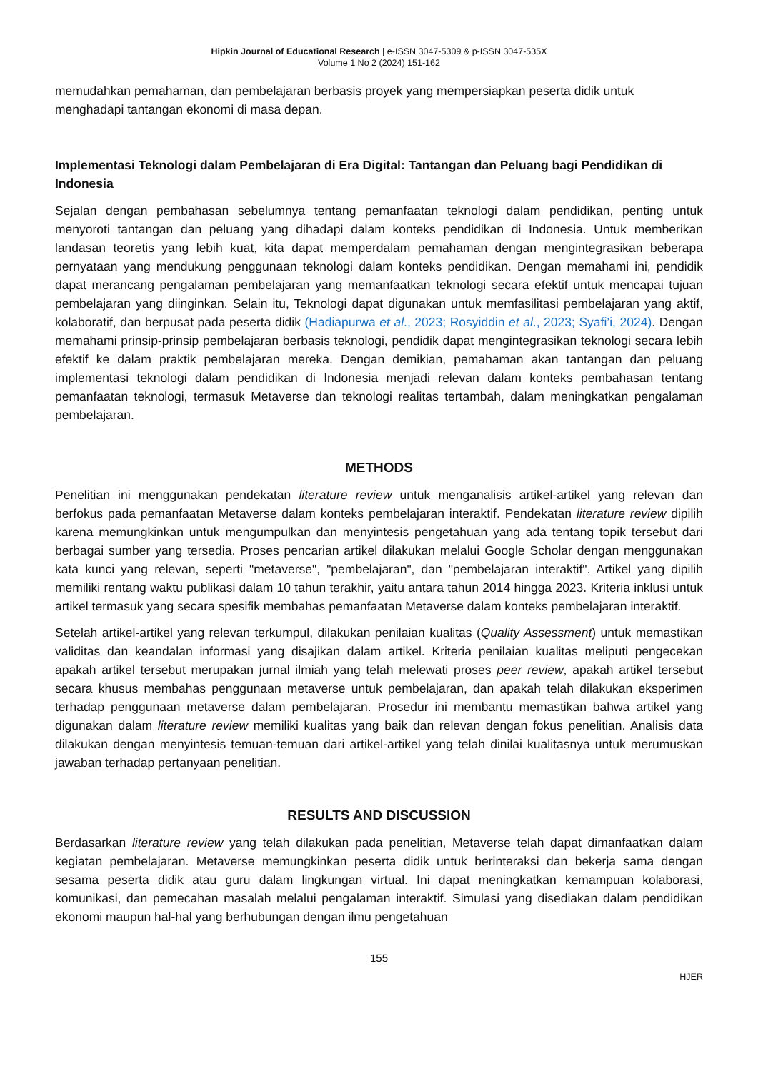Hipkin Journal of Educational Research | e-ISSN 3047-5309 & p-ISSN 3047-535X
Volume 1 No 2 (2024) 151-162
memudahkan pemahaman, dan pembelajaran berbasis proyek yang mempersiapkan peserta didik untuk menghadapi tantangan ekonomi di masa depan.
Implementasi Teknologi dalam Pembelajaran di Era Digital: Tantangan dan Peluang bagi Pendidikan di Indonesia
Sejalan dengan pembahasan sebelumnya tentang pemanfaatan teknologi dalam pendidikan, penting untuk menyoroti tantangan dan peluang yang dihadapi dalam konteks pendidikan di Indonesia. Untuk memberikan landasan teoretis yang lebih kuat, kita dapat memperdalam pemahaman dengan mengintegrasikan beberapa pernyataan yang mendukung penggunaan teknologi dalam konteks pendidikan. Dengan memahami ini, pendidik dapat merancang pengalaman pembelajaran yang memanfaatkan teknologi secara efektif untuk mencapai tujuan pembelajaran yang diinginkan. Selain itu, Teknologi dapat digunakan untuk memfasilitasi pembelajaran yang aktif, kolaboratif, dan berpusat pada peserta didik (Hadiapurwa et al., 2023; Rosyiddin et al., 2023; Syafi’i, 2024). Dengan memahami prinsip-prinsip pembelajaran berbasis teknologi, pendidik dapat mengintegrasikan teknologi secara lebih efektif ke dalam praktik pembelajaran mereka. Dengan demikian, pemahaman akan tantangan dan peluang implementasi teknologi dalam pendidikan di Indonesia menjadi relevan dalam konteks pembahasan tentang pemanfaatan teknologi, termasuk Metaverse dan teknologi realitas tertambah, dalam meningkatkan pengalaman pembelajaran.
METHODS
Penelitian ini menggunakan pendekatan literature review untuk menganalisis artikel-artikel yang relevan dan berfokus pada pemanfaatan Metaverse dalam konteks pembelajaran interaktif. Pendekatan literature review dipilih karena memungkinkan untuk mengumpulkan dan menyintesis pengetahuan yang ada tentang topik tersebut dari berbagai sumber yang tersedia. Proses pencarian artikel dilakukan melalui Google Scholar dengan menggunakan kata kunci yang relevan, seperti "metaverse", "pembelajaran", dan "pembelajaran interaktif". Artikel yang dipilih memiliki rentang waktu publikasi dalam 10 tahun terakhir, yaitu antara tahun 2014 hingga 2023. Kriteria inklusi untuk artikel termasuk yang secara spesifik membahas pemanfaatan Metaverse dalam konteks pembelajaran interaktif.
Setelah artikel-artikel yang relevan terkumpul, dilakukan penilaian kualitas (Quality Assessment) untuk memastikan validitas dan keandalan informasi yang disajikan dalam artikel. Kriteria penilaian kualitas meliputi pengecekan apakah artikel tersebut merupakan jurnal ilmiah yang telah melewati proses peer review, apakah artikel tersebut secara khusus membahas penggunaan metaverse untuk pembelajaran, dan apakah telah dilakukan eksperimen terhadap penggunaan metaverse dalam pembelajaran. Prosedur ini membantu memastikan bahwa artikel yang digunakan dalam literature review memiliki kualitas yang baik dan relevan dengan fokus penelitian. Analisis data dilakukan dengan menyintesis temuan-temuan dari artikel-artikel yang telah dinilai kualitasnya untuk merumuskan jawaban terhadap pertanyaan penelitian.
RESULTS AND DISCUSSION
Berdasarkan literature review yang telah dilakukan pada penelitian, Metaverse telah dapat dimanfaatkan dalam kegiatan pembelajaran. Metaverse memungkinkan peserta didik untuk berinteraksi dan bekerja sama dengan sesama peserta didik atau guru dalam lingkungan virtual. Ini dapat meningkatkan kemampuan kolaborasi, komunikasi, dan pemecahan masalah melalui pengalaman interaktif. Simulasi yang disediakan dalam pendidikan ekonomi maupun hal-hal yang berhubungan dengan ilmu pengetahuan
155
HJER